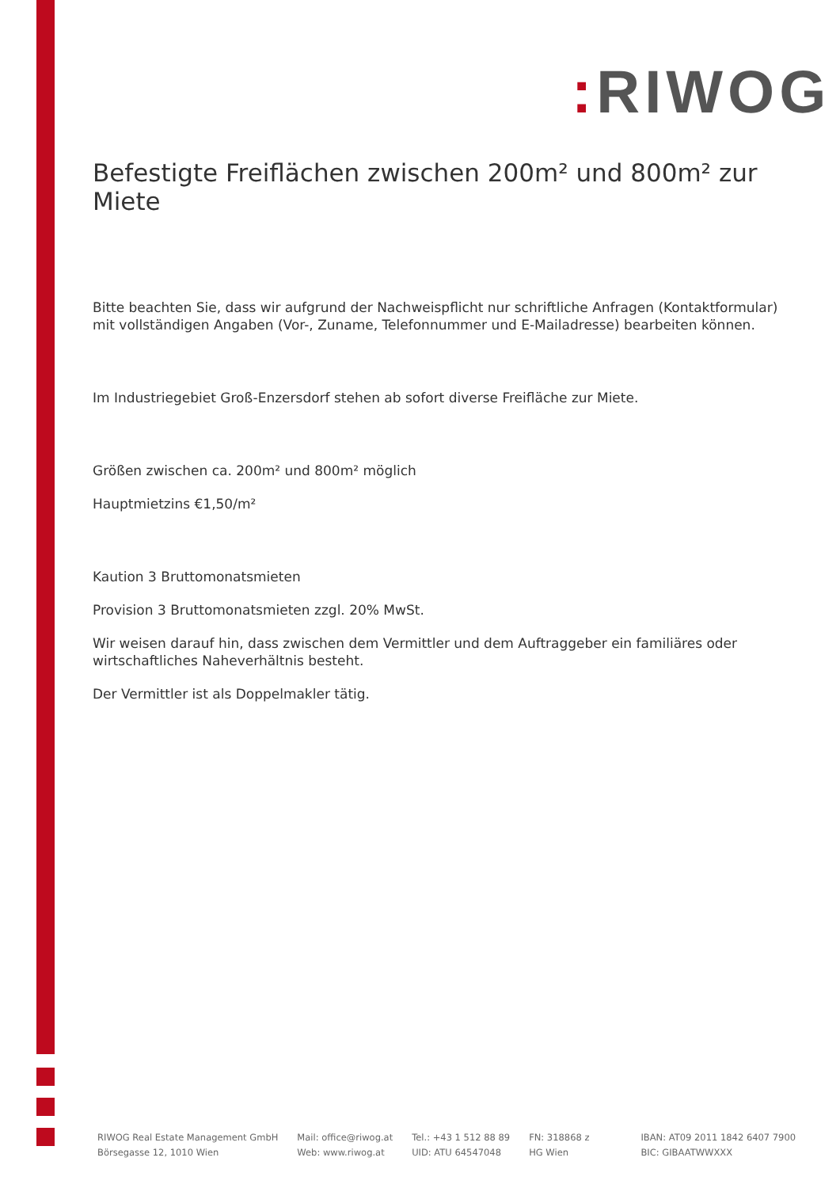: RIWOG
Befestigte Freiflächen zwischen 200m² und 800m² zur Miete
Bitte beachten Sie, dass wir aufgrund der Nachweispflicht nur schriftliche Anfragen (Kontaktformular) mit vollständigen Angaben (Vor-, Zuname, Telefonnummer und E-Mailadresse) bearbeiten können.
Im Industriegebiet Groß-Enzersdorf stehen ab sofort diverse Freifläche zur Miete.
Größen zwischen ca. 200m² und 800m² möglich
Hauptmietzins €1,50/m²
Kaution 3 Bruttomonatsmieten
Provision 3 Bruttomonatsmieten zzgl. 20% MwSt.
Wir weisen darauf hin, dass zwischen dem Vermittler und dem Auftraggeber ein familiäres oder wirtschaftliches Naheverhältnis besteht.
Der Vermittler ist als Doppelmakler tätig.
RIWOG Real Estate Management GmbH
Börsegasse 12, 1010 Wien
Mail: office@riwog.at
Web: www.riwog.at
Tel.: +43 1 512 88 89
UID: ATU 64547048
FN: 318868 z
HG Wien
IBAN: AT09 2011 1842 6407 7900
BIC: GIBAATWWXXX